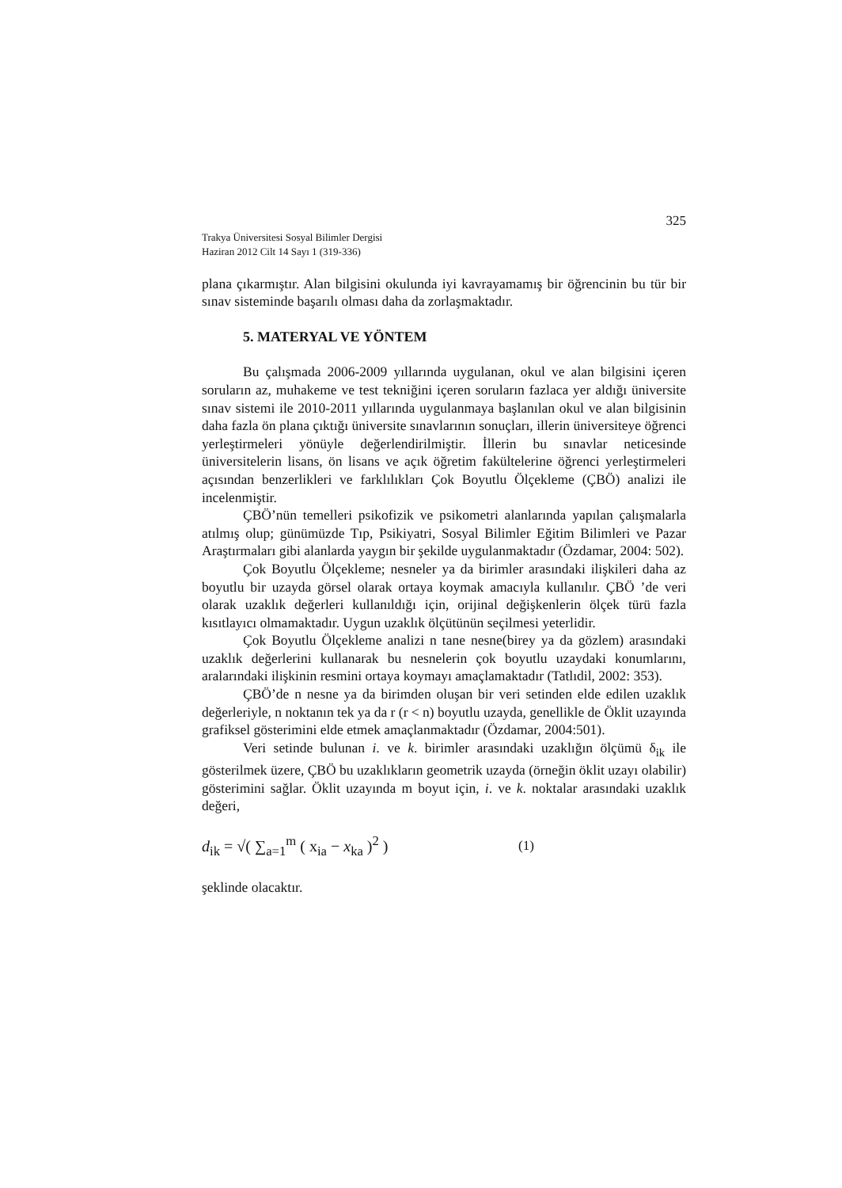325
Trakya Üniversitesi Sosyal Bilimler Dergisi
Haziran 2012 Cilt 14 Sayı 1 (319-336)
plana çıkarmıştır. Alan bilgisini okulunda iyi kavrayamamış bir öğrencinin bu tür bir sınav sisteminde başarılı olması daha da zorlaşmaktadır.
5. MATERYAL VE YÖNTEM
Bu çalışmada 2006-2009 yıllarında uygulanan, okul ve alan bilgisini içeren soruların az, muhakeme ve test tekniğini içeren soruların fazlaca yer aldığı üniversite sınav sistemi ile 2010-2011 yıllarında uygulanmaya başlanılan okul ve alan bilgisinin daha fazla ön plana çıktığı üniversite sınavlarının sonuçları, illerin üniversiteye öğrenci yerleştirmeleri yönüyle değerlendirilmiştir. İllerin bu sınavlar neticesinde üniversitelerin lisans, ön lisans ve açık öğretim fakültelerine öğrenci yerleştirmeleri açısından benzerlikleri ve farklılıkları Çok Boyutlu Ölçekleme (ÇBÖ) analizi ile incelenmiştir.
ÇBÖ’nün temelleri psikofizik ve psikometri alanlarında yapılan çalışmalarla atılmış olup; günümüzde Tıp, Psikiyatri, Sosyal Bilimler Eğitim Bilimleri ve Pazar Araştırmaları gibi alanlarda yaygın bir şekilde uygulanmaktadır (Özdamar, 2004: 502).
Çok Boyutlu Ölçekleme; nesneler ya da birimler arasındaki ilişkileri daha az boyutlu bir uzayda görsel olarak ortaya koymak amacıyla kullanılır. ÇBÖ ’de veri olarak uzaklık değerleri kullanıldığı için, orijinal değişkenlerin ölçek türü fazla kısıtlayıcı olmamaktadır. Uygun uzaklık ölçütünün seçilmesi yeterlidir.
Çok Boyutlu Ölçekleme analizi n tane nesne(birey ya da gözlem) arasındaki uzaklık değerlerini kullanarak bu nesnelerin çok boyutlu uzaydaki konumlarını, aralarındaki ilişkinin resmini ortaya koymayı amaçlamaktadır (Tatlıdil, 2002: 353).
ÇBÖ’de n nesne ya da birimden oluşan bir veri setinden elde edilen uzaklık değerleriyle, n noktanın tek ya da r (r < n) boyutlu uzayda, genellikle de Öklit uzayında grafiksel gösterimini elde etmek amaçlanmaktadır (Özdamar, 2004:501).
Veri setinde bulunan i. ve k. birimler arasındaki uzaklığın ölçümü δ<sub>ik</sub> ile gösterilmek üzere, ÇBÖ bu uzaklıkların geometrik uzayda (örneğin öklit uzayı olabilir) gösterimini sağlar. Öklit uzayında m boyut için, i. ve k. noktalar arasındaki uzaklık değeri,
d<sub>ik</sub> = √( ∑<sub>a=1</sub><sup>m</sup> ( x<sub>ia</sub> − x<sub>ka</sub> )<sup>2</sup> )
(1)
şeklinde olacaktır.